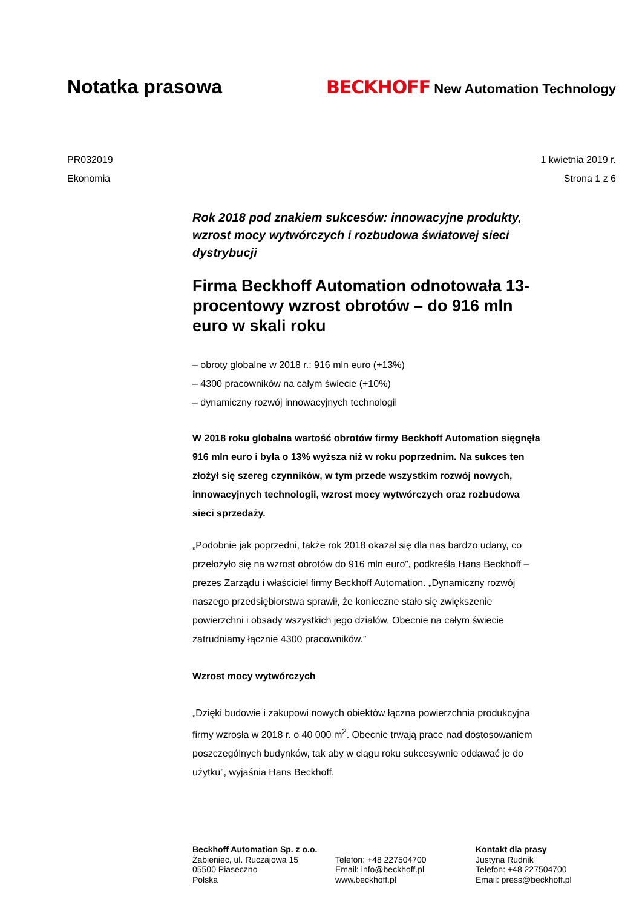Notatka prasowa
BECKHOFF New Automation Technology
PR032019 1 kwietnia 2019 r.
Ekonomia Strona 1 z 6
Rok 2018 pod znakiem sukcesów: innowacyjne produkty, wzrost mocy wytwórczych i rozbudowa światowej sieci dystrybucji
Firma Beckhoff Automation odnotowała 13-procentowy wzrost obrotów – do 916 mln euro w skali roku
– obroty globalne w 2018 r.: 916 mln euro (+13%)
– 4300 pracowników na całym świecie (+10%)
– dynamiczny rozwój innowacyjnych technologii
W 2018 roku globalna wartość obrotów firmy Beckhoff Automation sięgnęła 916 mln euro i była o 13% wyższa niż w roku poprzednim. Na sukces ten złożył się szereg czynników, w tym przede wszystkim rozwój nowych, innowacyjnych technologii, wzrost mocy wytwórczych oraz rozbudowa sieci sprzedaży.
„Podobnie jak poprzedni, także rok 2018 okazał się dla nas bardzo udany, co przełożyło się na wzrost obrotów do 916 mln euro”, podkreśla Hans Beckhoff – prezes Zarządu i właściciel firmy Beckhoff Automation. „Dynamiczny rozwój naszego przedsiębiorstwa sprawił, że konieczne stało się zwiększenie powierzchni i obsady wszystkich jego działów. Obecnie na całym świecie zatrudniamy łącznie 4300 pracowników.”
Wzrost mocy wytwórczych
„Dzięki budowie i zakupowi nowych obiektów łączna powierzchnia produkcyjna firmy wzrosła w 2018 r. o 40 000 m<sup>2</sup>. Obecnie trwają prace nad dostosowaniem poszczególnych budynków, tak aby w ciągu roku sukcesywnie oddawać je do użytku”, wyjaśnia Hans Beckhoff.
Beckhoff Automation Sp. z o.o.
Żabieniec, ul. Ruczajowa 15
05500 Piaseczno
Polska
Telefon: +48 227504700
Email: info@beckhoff.pl
www.beckhoff.pl
Kontakt dla prasy
Justyna Rudnik
Telefon: +48 227504700
Email: press@beckhoff.pl